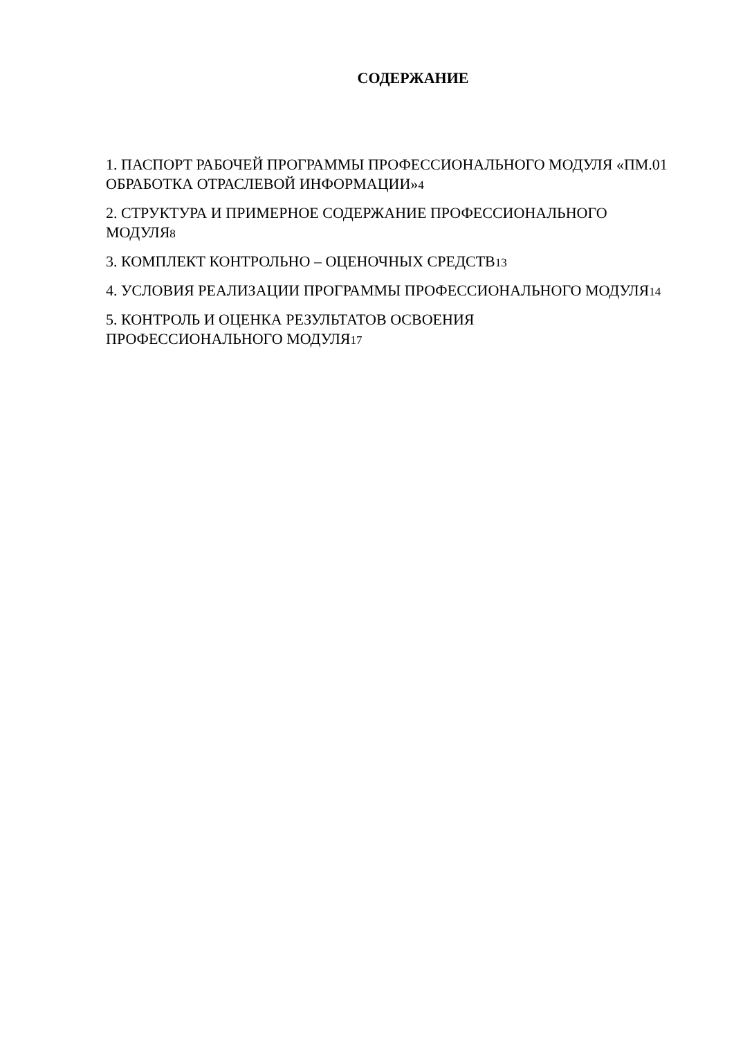СОДЕРЖАНИЕ
1. ПАСПОРТ РАБОЧЕЙ ПРОГРАММЫ ПРОФЕССИОНАЛЬНОГО МОДУЛЯ «ПМ.01 ОБРАБОТКА ОТРАСЛЕВОЙ ИНФОРМАЦИИ»4
2. СТРУКТУРА И ПРИМЕРНОЕ СОДЕРЖАНИЕ ПРОФЕССИОНАЛЬНОГО МОДУЛЯ8
3. КОМПЛЕКТ КОНТРОЛЬНО – ОЦЕНОЧНЫХ СРЕДСТВ13
4. УСЛОВИЯ РЕАЛИЗАЦИИ ПРОГРАММЫ ПРОФЕССИОНАЛЬНОГО МОДУЛЯ14
5. КОНТРОЛЬ И ОЦЕНКА РЕЗУЛЬТАТОВ ОСВОЕНИЯ
ПРОФЕССИОНАЛЬНОГО МОДУЛЯ17